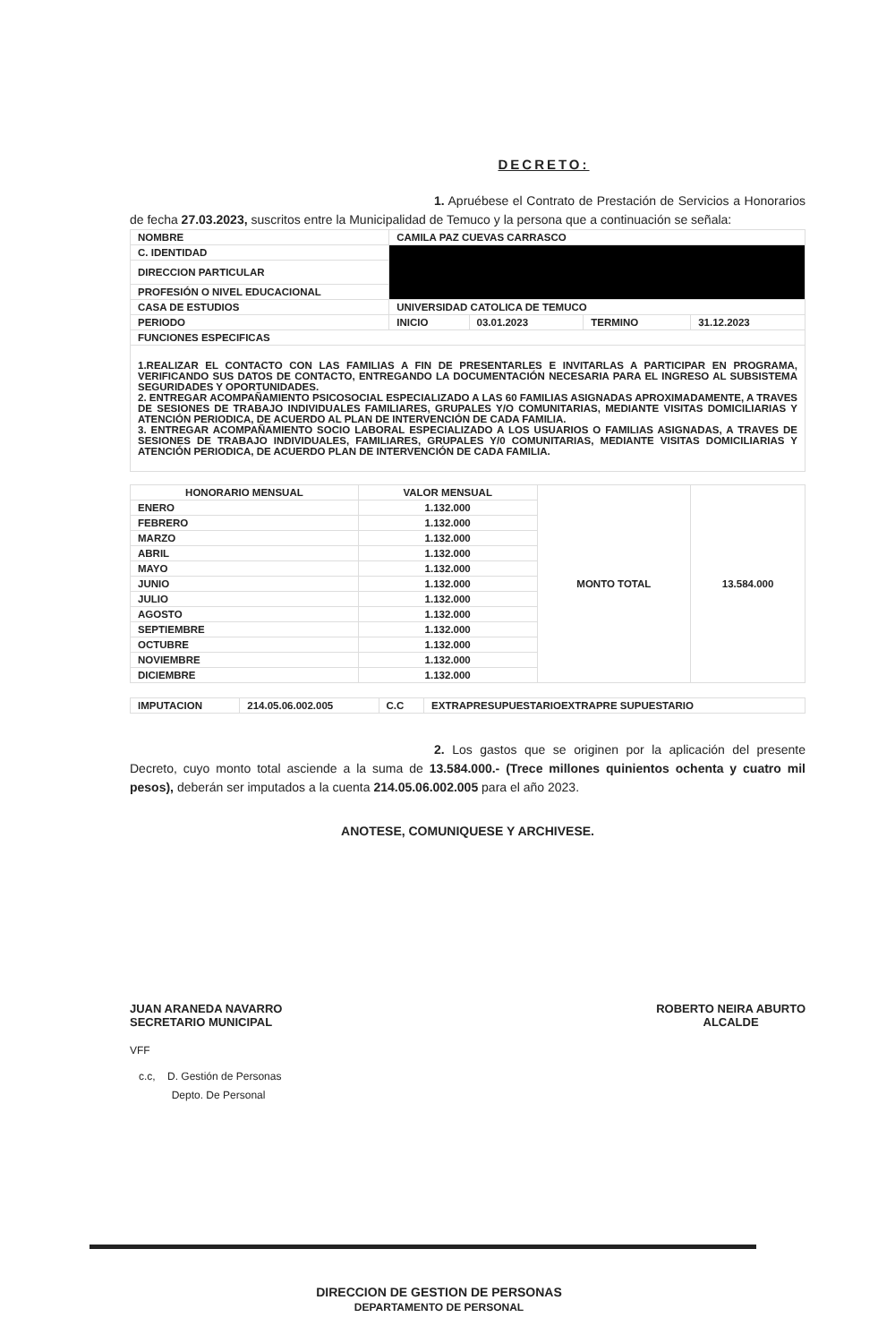DECRETO:
1. Apruébese el Contrato de Prestación de Servicios a Honorarios de fecha 27.03.2023, suscritos entre la Municipalidad de Temuco y la persona que a continuación se señala:
| NOMBRE | CAMILA PAZ CUEVAS CARRASCO | | | |
| C. IDENTIDAD | | | | |
| DIRECCION PARTICULAR | | | | |
| PROFESIÓN O NIVEL EDUCACIONAL | | | | |
| CASA DE ESTUDIOS | UNIVERSIDAD CATOLICA DE TEMUCO | | | |
| PERIODO | INICIO | 03.01.2023 | TERMINO | 31.12.2023 |
| FUNCIONES ESPECIFICAS | | | | |
| 1.REALIZAR EL CONTACTO CON LAS FAMILIAS A FIN DE PRESENTARLES E INVITARLAS A PARTICIPAR EN PROGRAMA, VERIFICANDO SUS DATOS DE CONTACTO, ENTREGANDO LA DOCUMENTACIÓN NECESARIA PARA EL INGRESO AL SUBSISTEMA SEGURIDADES Y OPORTUNIDADES. 2. ENTREGAR ACOMPAÑAMIENTO PSICOSOCIAL ESPECIALIZADO A LAS 60 FAMILIAS ASIGNADAS APROXIMADAMENTE, A TRAVES DE SESIONES DE TRABAJO INDIVIDUALES FAMILIARES, GRUPALES Y/O COMUNITARIAS, MEDIANTE VISITAS DOMICILIARIAS Y ATENCIÓN PERIODICA, DE ACUERDO AL PLAN DE INTERVENCIÓN DE CADA FAMILIA. 3. ENTREGAR ACOMPAÑAMIENTO SOCIO LABORAL ESPECIALIZADO A LOS USUARIOS O FAMILIAS ASIGNADAS, A TRAVES DE SESIONES DE TRABAJO INDIVIDUALES, FAMILIARES, GRUPALES Y/0 COMUNITARIAS, MEDIANTE VISITAS DOMICILIARIAS Y ATENCIÓN PERIODICA, DE ACUERDO PLAN DE INTERVENCIÓN DE CADA FAMILIA. | | | | |
| HONORARIO MENSUAL | VALOR MENSUAL | MONTO TOTAL | 13.584.000 |
| ENERO | 1.132.000 | | |
| FEBRERO | 1.132.000 | | |
| MARZO | 1.132.000 | | |
| ABRIL | 1.132.000 | | |
| MAYO | 1.132.000 | | |
| JUNIO | 1.132.000 | | |
| JULIO | 1.132.000 | | |
| AGOSTO | 1.132.000 | | |
| SEPTIEMBRE | 1.132.000 | | |
| OCTUBRE | 1.132.000 | | |
| NOVIEMBRE | 1.132.000 | | |
| DICIEMBRE | 1.132.000 | | |
| IMPUTACION | 214.05.06.002.005 | C.C | EXTRAPRESUPUESTARIOEXTRAPRE SUPUESTARIO |
2. Los gastos que se originen por la aplicación del presente Decreto, cuyo monto total asciende a la suma de 13.584.000.- (Trece millones quinientos ochenta y cuatro mil pesos), deberán ser imputados a la cuenta 214.05.06.002.005 para el año 2023.
ANOTESE, COMUNIQUESE Y ARCHIVESE.
JUAN ARANEDA NAVARRO
SECRETARIO MUNICIPAL
ROBERTO NEIRA ABURTO
ALCALDE
VFF
c.c, D. Gestión de Personas
Depto. De Personal
DIRECCION DE GESTION DE PERSONAS
DEPARTAMENTO DE PERSONAL